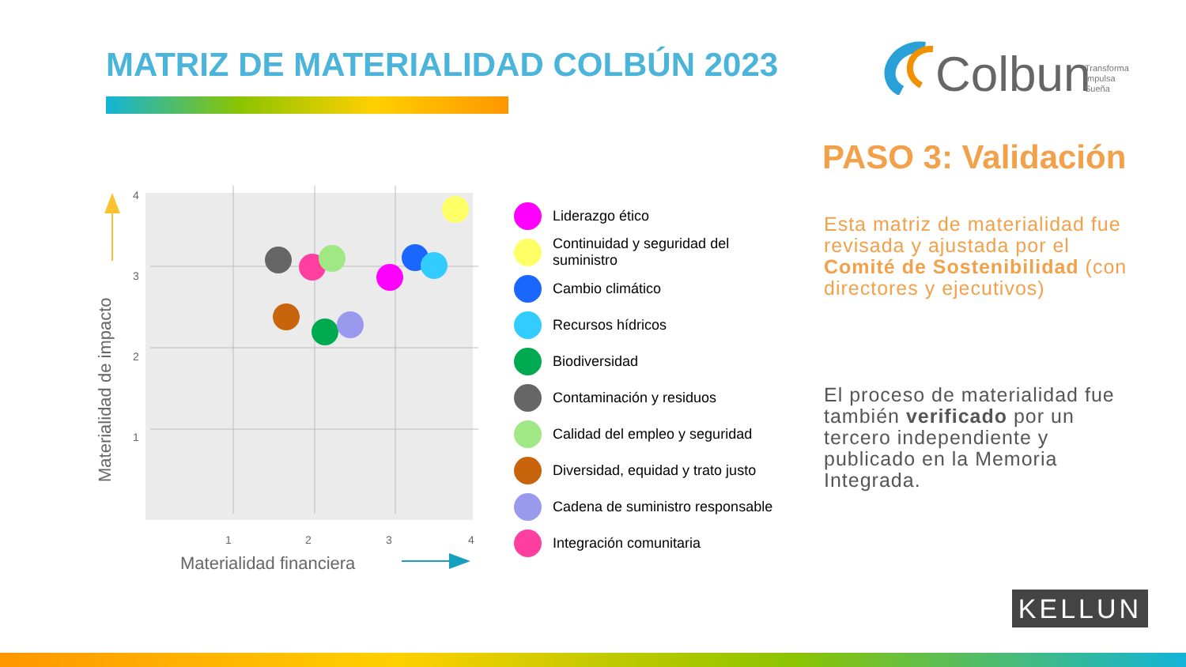MATRIZ DE MATERIALIDAD COLBÚN 2023
Colbun
Transforma
Impulsa
Sueña
4
3
2
1
1
2
3
4
Materialidad de impacto
Materialidad financiera
Liderazgo ético
Continuidad y seguridad del suministro
Cambio climático
Recursos hídricos
Biodiversidad
Contaminación y residuos
Calidad del empleo y seguridad
Diversidad, equidad y trato justo
Cadena de suministro responsable
Integración comunitaria
PASO 3: Validación
Esta matriz de materialidad fue revisada y ajustada por el Comité de Sostenibilidad (con directores y ejecutivos)
El proceso de materialidad fue también verificado por un tercero independiente y publicado en la Memoria Integrada.
KELLUN